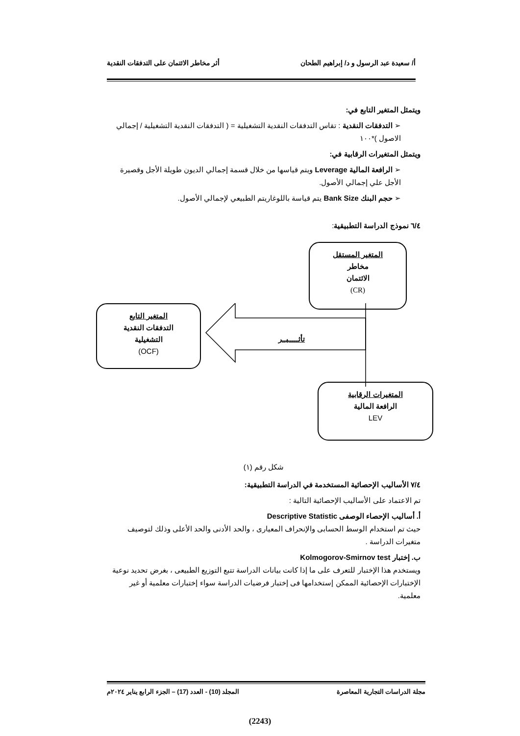أ/ سعيدة عبد الرسول و د/ إبراهيم الطحان أثر مخاطر الائتمان على التدفقات النقدية
ويتمثل المتغير التابع في:
➢ التدفقات النقدية : تقاس التدفقات النقدية التشغيلية = ( التدفقات النقدية التشغيلية / إجمالي الاصول )*١٠٠
ويتمثل المتغيرات الرقابية في:
➢ الرافعة المالية Leverage ويتم قياسها من خلال قسمة إجمالي الديون طويلة الأجل وقصيرة الأجل علي إجمالي الأصول.
➢ حجم البنك Bank Size يتم قياسة باللوغاريتم الطبيعي لإجمالي الأصول.
٦/٤ نموذج الدراسة التطبيقية:
المتغير المستقل
مخاطر
الائتمان
(CR)
المتغير التابع
التدفقات النقدية
التشغيلية
(OCF)
المتغيرات الرقابية
الرافعة المالية
LEV
تأثـــــيــر
شكل رقم (١)
٧/٤ الأساليب الإحصائية المستخدمة في الدراسة التطبيقية:
تم الاعتماد على الأساليب الإحصائية التالية :
أ. أساليب الإحصاء الوصفى Descriptive Statistic
حيث تم استخدام الوسط الحسابى والإنحراف المعيارى ، والحد الأدنى والحد الأعلى وذلك لتوصيف متغيرات الدراسة .
ب. إختبار Kolmogorov-Smirnov test
ويستخدم هذا الإختبار للتعرف على ما إذا كانت بيانات الدراسة تتبع التوزيع الطبيعى ، بغرض تحديد نوعية الإختبارات الإحصائية الممكن إستخدامها فى إختبار فرضيات الدراسة سواء إختبارات معلمية أو غير معلمية.
مجلة الدراسات التجارية المعاصرة المجلد (10) - العدد (17) – الجزء الرابع يناير ٢٠٢٤م
(2243)